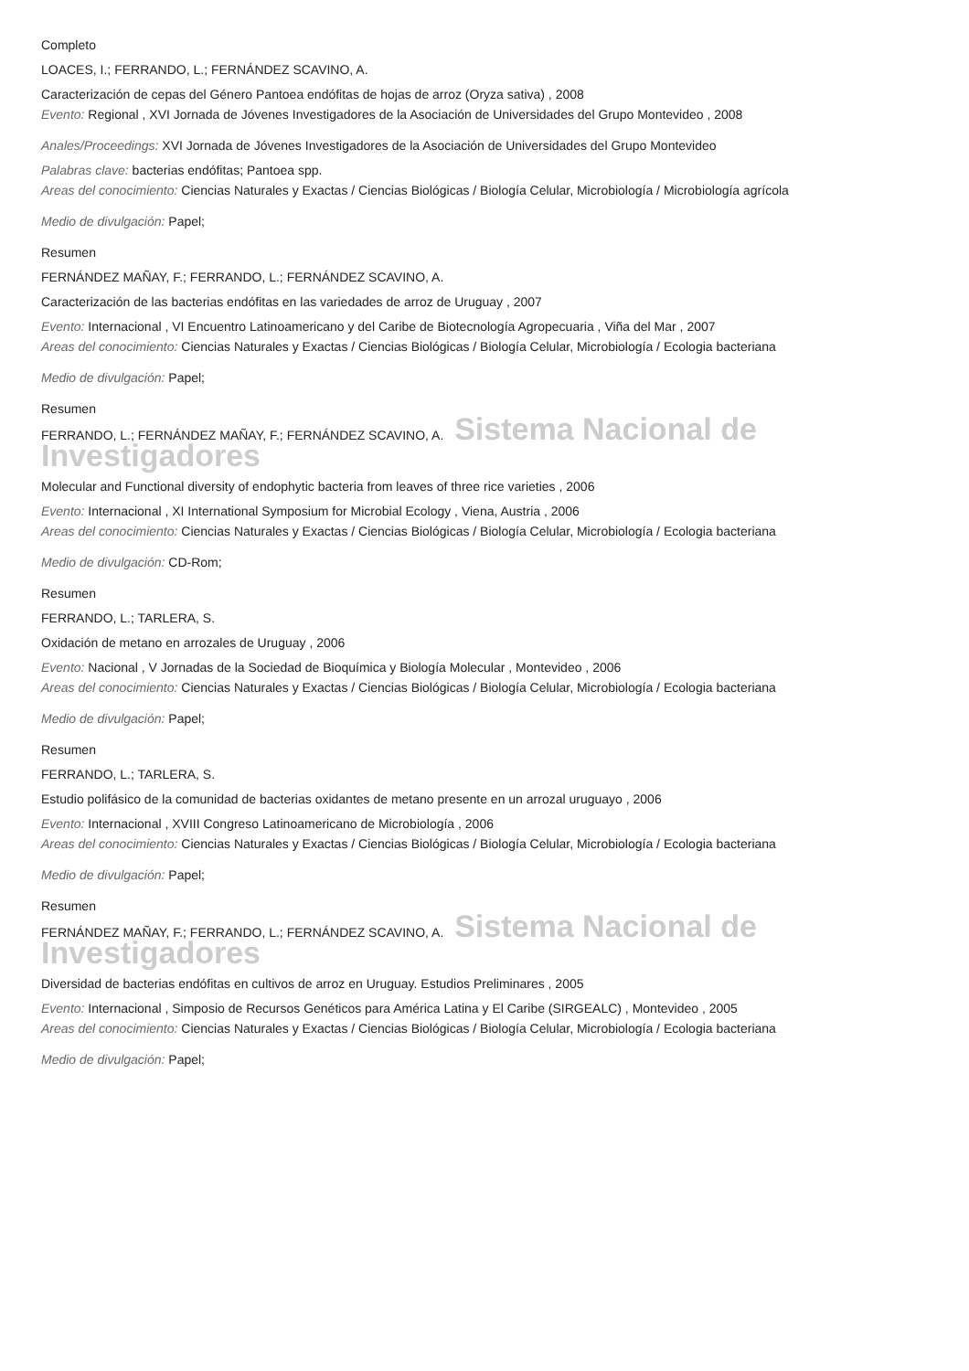Completo
LOACES, I.; FERRANDO, L.; FERNÁNDEZ SCAVINO, A.
Caracterización de cepas del Género Pantoea endófitas de hojas de arroz (Oryza sativa) , 2008
Evento: Regional , XVI Jornada de Jóvenes Investigadores de la Asociación de Universidades del Grupo Montevideo , 2008
Anales/Proceedings: XVI Jornada de Jóvenes Investigadores de la Asociación de Universidades del Grupo Montevideo
Palabras clave: bacterias endófitas; Pantoea spp.
Areas del conocimiento: Ciencias Naturales y Exactas / Ciencias Biológicas / Biología Celular, Microbiología / Microbiología agrícola
Medio de divulgación: Papel;
Resumen
FERNÁNDEZ MAÑAY, F.; FERRANDO, L.; FERNÁNDEZ SCAVINO, A.
Caracterización de las bacterias endófitas en las variedades de arroz de Uruguay , 2007
Evento: Internacional , VI Encuentro Latinoamericano y del Caribe de Biotecnología Agropecuaria , Viña del Mar , 2007
Areas del conocimiento: Ciencias Naturales y Exactas / Ciencias Biológicas / Biología Celular, Microbiología / Ecologia bacteriana
Medio de divulgación: Papel;
Resumen
FERRANDO, L.; FERNÁNDEZ MAÑAY, F.; FERNÁNDEZ SCAVINO, A. Sistema Nacional de Investigadores
Molecular and Functional diversity of endophytic bacteria from leaves of three rice varieties , 2006
Evento: Internacional , XI International Symposium for Microbial Ecology , Viena, Austria , 2006
Areas del conocimiento: Ciencias Naturales y Exactas / Ciencias Biológicas / Biología Celular, Microbiología / Ecologia bacteriana
Medio de divulgación: CD-Rom;
Resumen
FERRANDO, L.; TARLERA, S.
Oxidación de metano en arrozales de Uruguay , 2006
Evento: Nacional , V Jornadas de la Sociedad de Bioquímica y Biología Molecular , Montevideo , 2006
Areas del conocimiento: Ciencias Naturales y Exactas / Ciencias Biológicas / Biología Celular, Microbiología / Ecologia bacteriana
Medio de divulgación: Papel;
Resumen
FERRANDO, L.; TARLERA, S.
Estudio polifásico de la comunidad de bacterias oxidantes de metano presente en un arrozal uruguayo , 2006
Evento: Internacional , XVIII Congreso Latinoamericano de Microbiología , 2006
Areas del conocimiento: Ciencias Naturales y Exactas / Ciencias Biológicas / Biología Celular, Microbiología / Ecologia bacteriana
Medio de divulgación: Papel;
Resumen
FERNÁNDEZ MAÑAY, F.; FERRANDO, L.; FERNÁNDEZ SCAVINO, A. Sistema Nacional de Investigadores
Diversidad de bacterias endófitas en cultivos de arroz en Uruguay. Estudios Preliminares , 2005
Evento: Internacional , Simposio de Recursos Genéticos para América Latina y El Caribe (SIRGEALC) , Montevideo , 2005
Areas del conocimiento: Ciencias Naturales y Exactas / Ciencias Biológicas / Biología Celular, Microbiología / Ecologia bacteriana
Medio de divulgación: Papel;